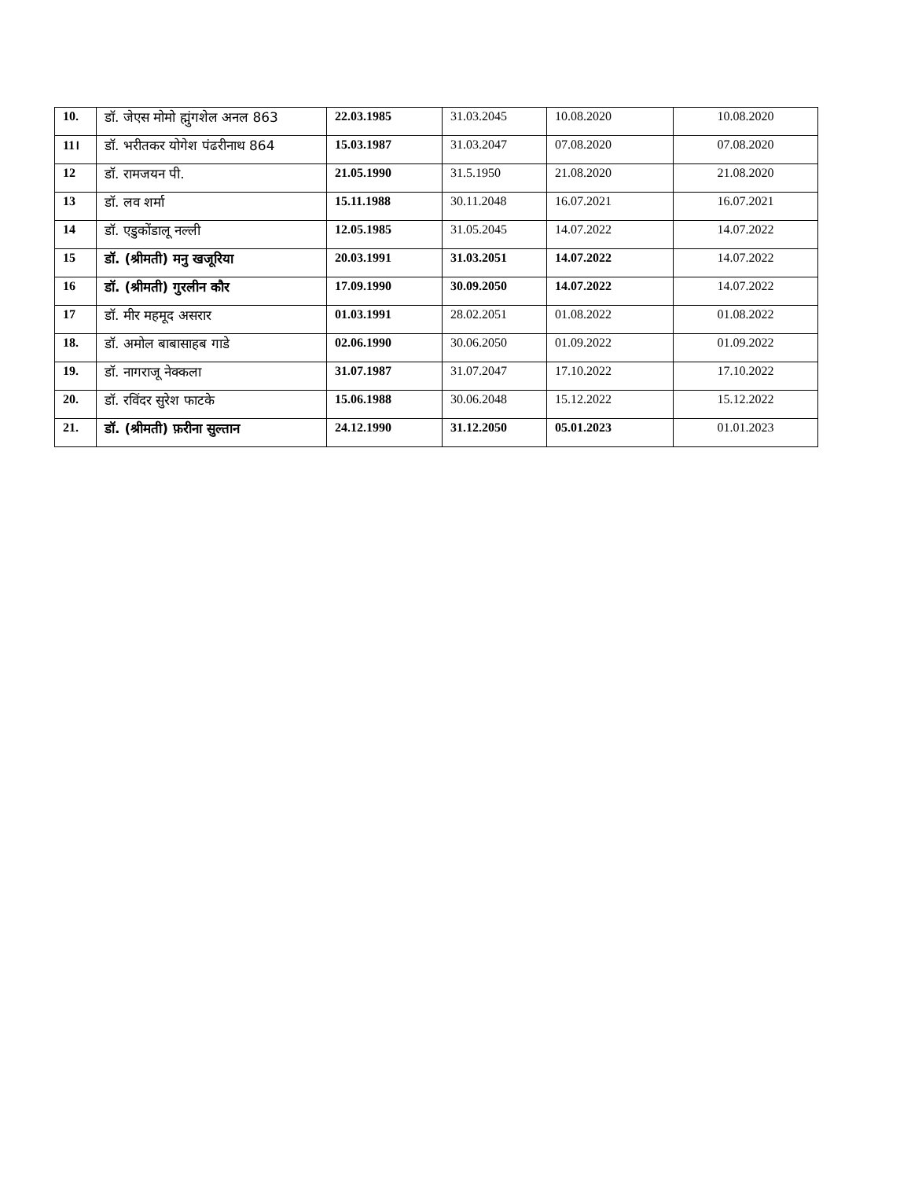| 10. | डॉ. जेएस मोमो ह्मुंगशेल अनल 863 | 22.03.1985 | 31.03.2045 | 10.08.2020 | 10.08.2020 |
| 11। | डॉ. भरीतकर योगेश पंढरीनाथ 864 | 15.03.1987 | 31.03.2047 | 07.08.2020 | 07.08.2020 |
| 12 | डॉ. रामजयन पी. | 21.05.1990 | 31.5.1950 | 21.08.2020 | 21.08.2020 |
| 13 | डॉ. लव शर्मा | 15.11.1988 | 30.11.2048 | 16.07.2021 | 16.07.2021 |
| 14 | डॉ. एडुकोंडालू नल्ली | 12.05.1985 | 31.05.2045 | 14.07.2022 | 14.07.2022 |
| 15 | डॉ. (श्रीमती) मनु खजूरिया | 20.03.1991 | 31.03.2051 | 14.07.2022 | 14.07.2022 |
| 16 | डॉ. (श्रीमती) गुरलीन कौर | 17.09.1990 | 30.09.2050 | 14.07.2022 | 14.07.2022 |
| 17 | डॉ. मीर महमूद असरार | 01.03.1991 | 28.02.2051 | 01.08.2022 | 01.08.2022 |
| 18. | डॉ. अमोल बाबासाहब गाडे | 02.06.1990 | 30.06.2050 | 01.09.2022 | 01.09.2022 |
| 19. | डॉ. नागराजू नेक्कला | 31.07.1987 | 31.07.2047 | 17.10.2022 | 17.10.2022 |
| 20. | डॉ. रविंदर सुरेश फाटके | 15.06.1988 | 30.06.2048 | 15.12.2022 | 15.12.2022 |
| 21. | डॉ. (श्रीमती) फ़रीना सुल्तान | 24.12.1990 | 31.12.2050 | 05.01.2023 | 01.01.2023 |